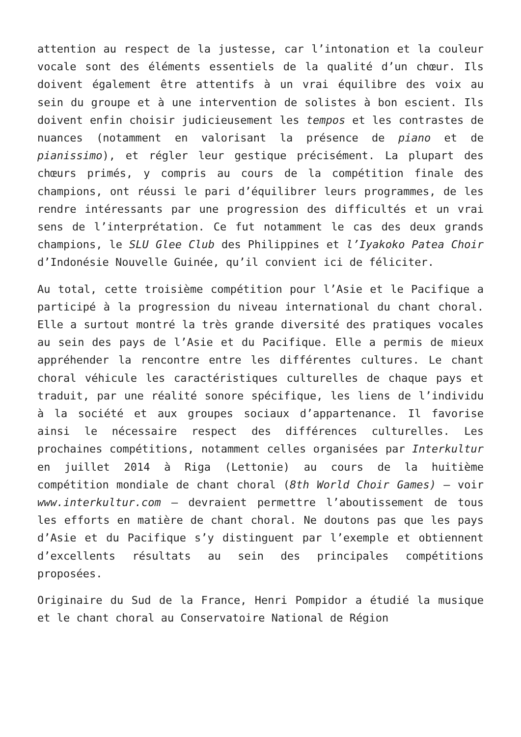attention au respect de la justesse, car l’intonation et la couleur vocale sont des éléments essentiels de la qualité d’un chœur. Ils doivent également être attentifs à un vrai équilibre des voix au sein du groupe et à une intervention de solistes à bon escient. Ils doivent enfin choisir judicieusement les tempos et les contrastes de nuances (notamment en valorisant la présence de piano et de pianissimo), et régler leur gestique précisément. La plupart des chœurs primés, y compris au cours de la compétition finale des champions, ont réussi le pari d’équilibrer leurs programmes, de les rendre intéressants par une progression des difficultés et un vrai sens de l’interprétation. Ce fut notamment le cas des deux grands champions, le SLU Glee Club des Philippines et l’Iyakoko Patea Choir d’Indonésie Nouvelle Guinée, qu’il convient ici de féliciter.
Au total, cette troisième compétition pour l’Asie et le Pacifique a participé à la progression du niveau international du chant choral. Elle a surtout montré la très grande diversité des pratiques vocales au sein des pays de l’Asie et du Pacifique. Elle a permis de mieux appréhender la rencontre entre les différentes cultures. Le chant choral véhicule les caractéristiques culturelles de chaque pays et traduit, par une réalité sonore spécifique, les liens de l’individu à la société et aux groupes sociaux d’appartenance. Il favorise ainsi le nécessaire respect des différences culturelles. Les prochaines compétitions, notamment celles organisées par Interkultur en juillet 2014 à Riga (Lettonie) au cours de la huitième compétition mondiale de chant choral (8th World Choir Games) – voir www.interkultur.com – devraient permettre l’aboutissement de tous les efforts en matière de chant choral. Ne doutons pas que les pays d’Asie et du Pacifique s’y distinguent par l’exemple et obtiennent d’excellents résultats au sein des principales compétitions proposées.
Originaire du Sud de la France, Henri Pompidor a étudié la musique et le chant choral au Conservatoire National de Région